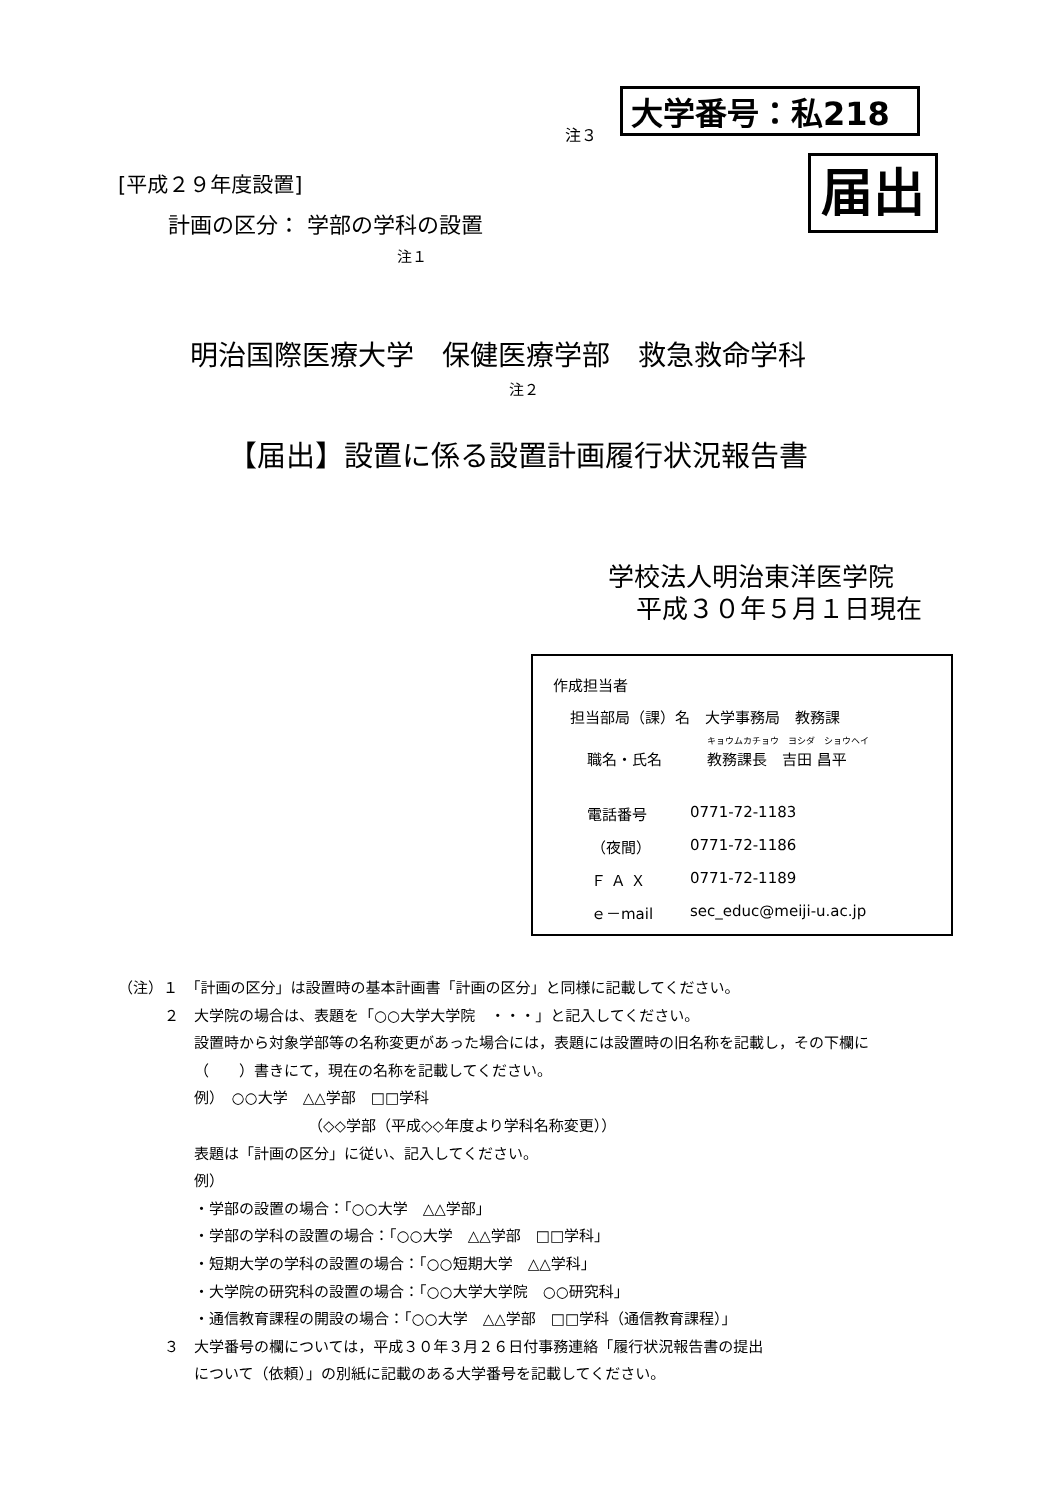注３
大学番号：私218
届出
[平成２９年度設置]
計画の区分： 学部の学科の設置
注１
明治国際医療大学　保健医療学部　救急救命学科
注２
【届出】設置に係る設置計画履行状況報告書
学校法人明治東洋医学院
平成３０年５月１日現在
作成担当者
担当部局（課）名　大学事務局　教務課
職名・氏名
キョウムカチョウ　ヨシダ　ショウヘイ
教務課長　吉田 昌平
電話番号 0771-72-1183
（夜間） 0771-72-1186
Ｆ Ａ Ｘ 0771-72-1189
ｅ－mail sec_educ@meiji-u.ac.jp
（注）１　「計画の区分」は設置時の基本計画書「計画の区分」と同様に記載してください。
２　大学院の場合は、表題を「○○大学大学院　・・・」と記入してください。
設置時から対象学部等の名称変更があった場合には，表題には設置時の旧名称を記載し，その下欄に
（　　）書きにて，現在の名称を記載してください。
例）　○○大学　△△学部　□□学科
（◇◇学部（平成◇◇年度より学科名称変更））
表題は「計画の区分」に従い、記入してください。
例）
・学部の設置の場合：「○○大学　△△学部」
・学部の学科の設置の場合：「○○大学　△△学部　□□学科」
・短期大学の学科の設置の場合：「○○短期大学　△△学科」
・大学院の研究科の設置の場合：「○○大学大学院　○○研究科」
・通信教育課程の開設の場合：「○○大学　△△学部　□□学科（通信教育課程）」
３　大学番号の欄については，平成３０年３月２６日付事務連絡「履行状況報告書の提出
について（依頼）」の別紙に記載のある大学番号を記載してください。